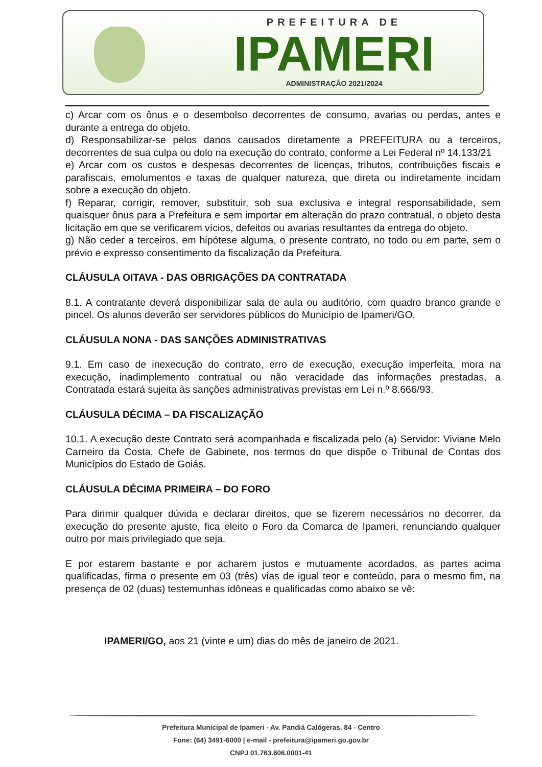PREFEITURA DE
IPAMERI
ADMINISTRAÇÃO 2021/2024
c) Arcar com os ônus e o desembolso decorrentes de consumo, avarias ou perdas, antes e durante a entrega do objeto.
d) Responsabilizar-se pelos danos causados diretamente a PREFEITURA ou a terceiros, decorrentes de sua culpa ou dolo na execução do contrato, conforme a Lei Federal nº 14.133/21
e) Arcar com os custos e despesas decorrentes de licenças, tributos, contribuições fiscais e parafiscais, emolumentos e taxas de qualquer natureza, que direta ou indiretamente incidam sobre a execução do objeto.
f) Reparar, corrigir, remover, substituir, sob sua exclusiva e integral responsabilidade, sem quaisquer ônus para a Prefeitura e sem importar em alteração do prazo contratual, o objeto desta licitação em que se verificarem vícios, defeitos ou avarias resultantes da entrega do objeto.
g) Não ceder a terceiros, em hipótese alguma, o presente contrato, no todo ou em parte, sem o prévio e expresso consentimento da fiscalização da Prefeitura.
CLÁUSULA OITAVA - DAS OBRIGAÇÕES DA CONTRATADA
8.1. A contratante deverá disponibilizar sala de aula ou auditório, com quadro branco grande e pincel. Os alunos deverão ser servidores públicos do Município de Ipameri/GO.
CLÁUSULA NONA - DAS SANÇÕES ADMINISTRATIVAS
9.1. Em caso de inexecução do contrato, erro de execução, execução imperfeita, mora na execução, inadimplemento contratual ou não veracidade das informações prestadas, a Contratada estará sujeita às sanções administrativas previstas em Lei n.º 8.666/93.
CLÁUSULA DÉCIMA – DA FISCALIZAÇÃO
10.1. A execução deste Contrato será acompanhada e fiscalizada pelo (a) Servidor: Viviane Melo Carneiro da Costa, Chefe de Gabinete, nos termos do que dispõe o Tribunal de Contas dos Municípios do Estado de Goiás.
CLÁUSULA DÉCIMA PRIMEIRA – DO FORO
Para dirimir qualquer dúvida e declarar direitos, que se fizerem necessários no decorrer, da execução do presente ajuste, fica eleito o Foro da Comarca de Ipameri, renunciando qualquer outro por mais privilegiado que seja.
E por estarem bastante e por acharem justos e mutuamente acordados, as partes acima qualificadas, firma o presente em 03 (três) vias de igual teor e conteúdo, para o mesmo fim, na presença de 02 (duas) testemunhas idôneas e qualificadas como abaixo se vê:
IPAMERI/GO, aos 21 (vinte e um) dias do mês de janeiro de 2021.
Prefeitura Municipal de Ipameri - Av. Pandiá Calógeras, 84 - Centro
Fone: (64) 3491-6000 | e-mail - prefeitura@ipameri.go.gov.br
CNPJ 01.763.606.0001-41